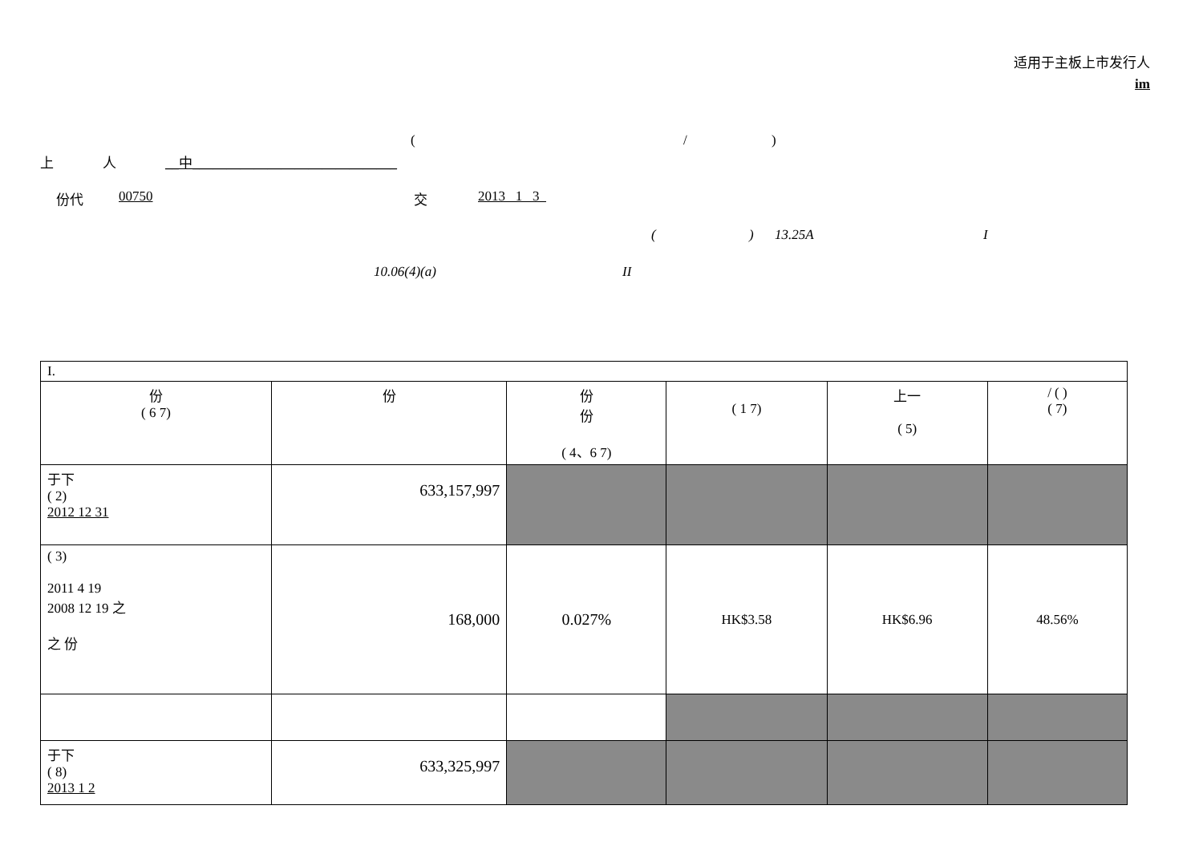适用于主板上市发行人
im
(/)
上 人 __中______________________________
份代 00750 交 2013 1 3
() 13.25A I
10.06(4)(a) II
| I. | | | | | |
| 份 ( 6 7) | 份 | 份 份 ( 4、6 7) | ( 1 7) | 上一 ( 5) | / ( ) ( 7) |
| 于下 ( 2) 2012 12 31 | 633,157,997 | | | | |
| ( 3) 2011 4 19 2008 12 19 之 之 份 | 168,000 | 0.027% | HK$3.58 | HK$6.96 | 48.56% |
| 于下 ( 8) 2013 1 2 | 633,325,997 | | | | |